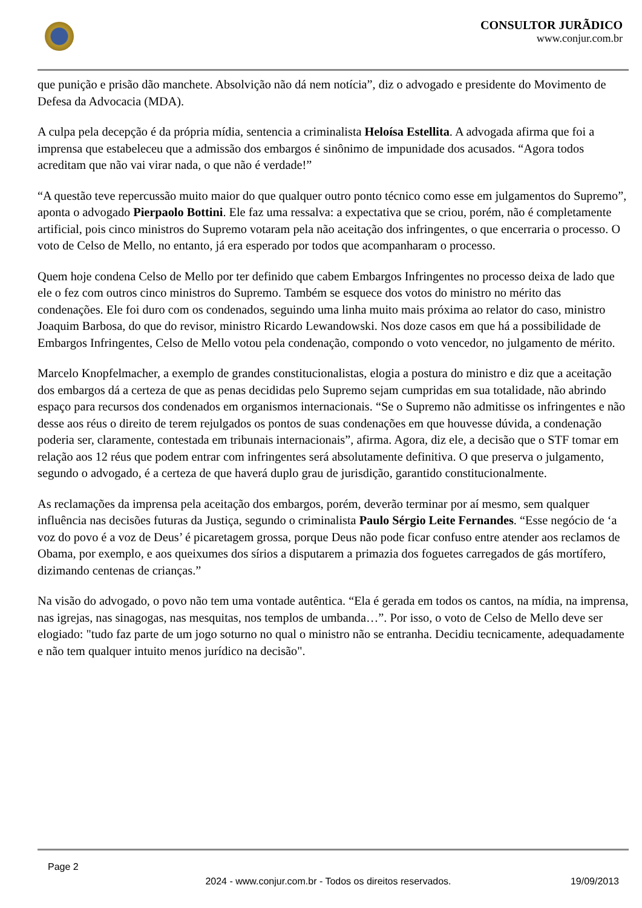CONSULTOR JURÃDICO
www.conjur.com.br
que punição e prisão dão manchete. Absolvição não dá nem notícia”, diz o advogado e presidente do Movimento de Defesa da Advocacia (MDA).
A culpa pela decepção é da própria mídia, sentencia a criminalista Heloísa Estellita. A advogada afirma que foi a imprensa que estabeleceu que a admissão dos embargos é sinônimo de impunidade dos acusados. “Agora todos acreditam que não vai virar nada, o que não é verdade!”
“A questão teve repercussão muito maior do que qualquer outro ponto técnico como esse em julgamentos do Supremo”, aponta o advogado Pierpaolo Bottini. Ele faz uma ressalva: a expectativa que se criou, porém, não é completamente artificial, pois cinco ministros do Supremo votaram pela não aceitação dos infringentes, o que encerraria o processo. O voto de Celso de Mello, no entanto, já era esperado por todos que acompanharam o processo.
Quem hoje condena Celso de Mello por ter definido que cabem Embargos Infringentes no processo deixa de lado que ele o fez com outros cinco ministros do Supremo. Também se esquece dos votos do ministro no mérito das condenações. Ele foi duro com os condenados, seguindo uma linha muito mais próxima ao relator do caso, ministro Joaquim Barbosa, do que do revisor, ministro Ricardo Lewandowski. Nos doze casos em que há a possibilidade de Embargos Infringentes, Celso de Mello votou pela condenação, compondo o voto vencedor, no julgamento de mérito.
Marcelo Knopfelmacher, a exemplo de grandes constitucionalistas, elogia a postura do ministro e diz que a aceitação dos embargos dá a certeza de que as penas decididas pelo Supremo sejam cumpridas em sua totalidade, não abrindo espaço para recursos dos condenados em organismos internacionais. “Se o Supremo não admitisse os infringentes e não desse aos réus o direito de terem rejulgados os pontos de suas condenações em que houvesse dúvida, a condenação poderia ser, claramente, contestada em tribunais internacionais”, afirma. Agora, diz ele, a decisão que o STF tomar em relação aos 12 réus que podem entrar com infringentes será absolutamente definitiva. O que preserva o julgamento, segundo o advogado, é a certeza de que haverá duplo grau de jurisdição, garantido constitucionalmente.
As reclamações da imprensa pela aceitação dos embargos, porém, deverão terminar por aí mesmo, sem qualquer influência nas decisões futuras da Justiça, segundo o criminalista Paulo Sérgio Leite Fernandes. “Esse negócio de ‘a voz do povo é a voz de Deus’ é picaretagem grossa, porque Deus não pode ficar confuso entre atender aos reclamos de Obama, por exemplo, e aos queixumes dos sírios a disputarem a primazia dos foguetes carregados de gás mortífero, dizimando centenas de crianças.”
Na visão do advogado, o povo não tem uma vontade autêntica. “Ela é gerada em todos os cantos, na mídia, na imprensa, nas igrejas, nas sinagogas, nas mesquitas, nos templos de umbanda…”. Por isso, o voto de Celso de Mello deve ser elogiado: "tudo faz parte de um jogo soturno no qual o ministro não se entranha. Decidiu tecnicamente, adequadamente e não tem qualquer intuito menos jurídico na decisão".
Page 2
2024 - www.conjur.com.br - Todos os direitos reservados.
19/09/2013